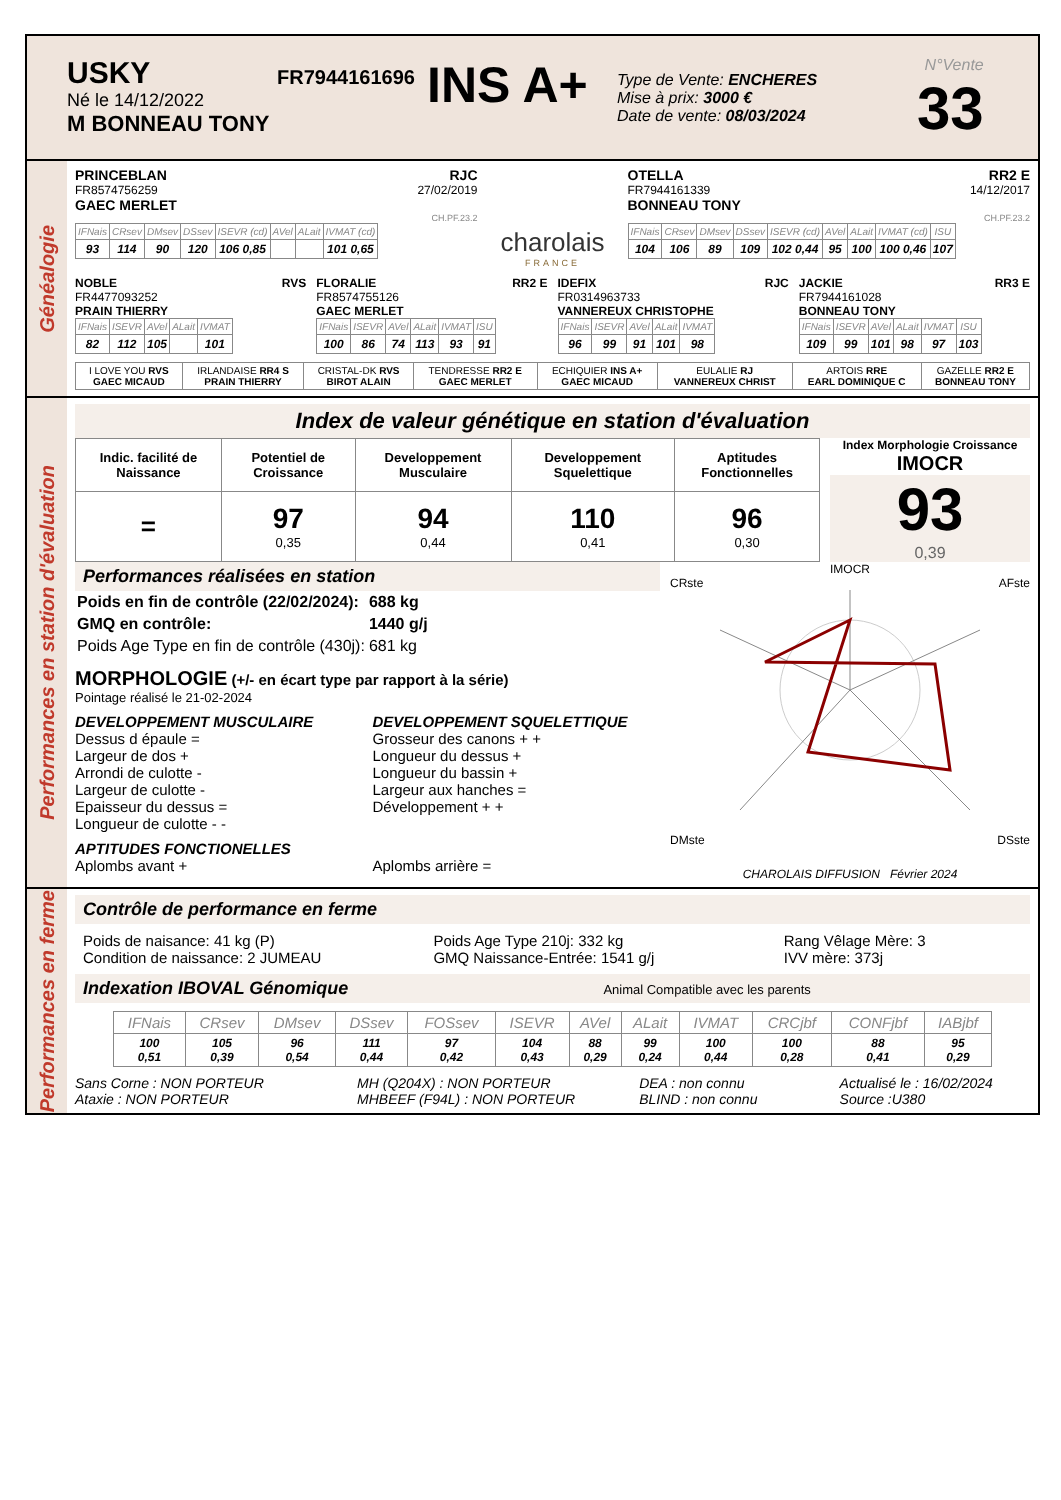USKY
Né le 14/12/2022
M BONNEAU TONY
FR7944161696
INS A+
Type de Vente: ENCHERES
Mise à prix: 3000 €
Date de vente: 08/03/2024
N°Vente
33
Généalogie
PRINCEBLAN RJC
FR8574756259 27/02/2019
GAEC MERLET
CH.PF.23.2
| IFNais | CRsev | DMsev | DSsev | ISEVR (cd) | AVel | ALait | IVMAT (cd) |
| --- | --- | --- | --- | --- | --- | --- | --- |
| 93 | 114 | 90 | 120 | 106 0,85 | | | 101 0,65 |
charolais
FRANCE
OTELLA RR2 E
FR7944161339 14/12/2017
BONNEAU TONY
CH.PF.23.2
| IFNais | CRsev | DMsev | DSsev | ISEVR (cd) | AVel | ALait | IVMAT (cd) | ISU |
| --- | --- | --- | --- | --- | --- | --- | --- | --- |
| 104 | 106 | 89 | 109 | 102 0,44 | 95 | 100 | 100 0,46 | 107 |
NOBLE RVS
FR4477093252
PRAIN THIERRY
| IFNais | ISEVR | AVel | ALait | IVMAT |
| --- | --- | --- | --- | --- |
| 82 | 112 | 105 | | 101 |
FLORALIE RR2 E
FR8574755126
GAEC MERLET
| IFNais | ISEVR | AVel | ALait | IVMAT | ISU |
| --- | --- | --- | --- | --- | --- |
| 100 | 86 | 74 | 113 | 93 | 91 |
IDEFIX RJC
FR0314963733
VANNEREUX CHRISTOPHE
| IFNais | ISEVR | AVel | ALait | IVMAT |
| --- | --- | --- | --- | --- |
| 96 | 99 | 91 | 101 | 98 |
JACKIE RR3 E
FR7944161028
BONNEAU TONY
| IFNais | ISEVR | AVel | ALait | IVMAT | ISU |
| --- | --- | --- | --- | --- | --- |
| 109 | 99 | 101 | 98 | 97 | 103 |
| I LOVE YOU RVS GAEC MICAUD | IRLANDAISE RR4 S PRAIN THIERRY | CRISTAL-DK RVS BIROT ALAIN | TENDRESSE RR2 E GAEC MERLET | ECHIQUIER INS A+ GAEC MICAUD | EULALIE RJ VANNEREUX CHRIST | ARTOIS RRE EARL DOMINIQUE C | GAZELLE RR2 E BONNEAU TONY |
Performances en station d'évaluation
Index de valeur génétique en station d'évaluation
| Indic. facilité de Naissance | Potentiel de Croissance | Developpement Musculaire | Developpement Squelettique | Aptitudes Fonctionnelles |
| = | 97 0,35 | 94 0,44 | 110 0,41 | 96 0,30 |
Index Morphologie Croissance
IMOCR
93
0,39
Performances réalisées en station
| Poids en fin de contrôle (22/02/2024): | 688 kg |
| GMQ en contrôle: | 1440 g/j |
| Poids Age Type en fin de contrôle (430j): | 681 kg |
MORPHOLOGIE (+/- en écart type par rapport à la série)
Pointage réalisé le 21-02-2024
DEVELOPPEMENT MUSCULAIRE
Dessus d épaule =
Largeur de dos +
Arrondi de culotte -
Largeur de culotte -
Epaisseur du dessus =
Longueur de culotte - -
DEVELOPPEMENT SQUELETTIQUE
Grosseur des canons + +
Longueur du dessus +
Longueur du bassin +
Largeur aux hanches =
Développement + +
APTITUDES FONCTIONELLES
Aplombs avant + Aplombs arrière =
IMOCR
CRste AFste
DMste DSste
CHAROLAIS DIFFUSION Février 2024
Performances en ferme
Contrôle de performance en ferme
Poids de naisance: 41 kg (P)
Condition de naissance: 2 JUMEAU
Poids Age Type 210j: 332 kg
GMQ Naissance-Entrée: 1541 g/j
Rang Vêlage Mère: 3
IVV mère: 373j
Indexation IBOVAL Génomique Animal Compatible avec les parents
| IFNais | CRsev | DMsev | DSsev | FOSsev | ISEVR | AVel | ALait | IVMAT | CRCjbf | CONFjbf | IABjbf |
| --- | --- | --- | --- | --- | --- | --- | --- | --- | --- | --- | --- |
| 100 0,51 | 105 0,39 | 96 0,54 | 111 0,44 | 97 0,42 | 104 0,43 | 88 0,29 | 99 0,24 | 100 0,44 | 100 0,28 | 88 0,41 | 95 0,29 |
Sans Corne : NON PORTEUR
Ataxie : NON PORTEUR
MH (Q204X) : NON PORTEUR
MHBEEF (F94L) : NON PORTEUR
DEA : non connu
BLIND : non connu
Actualisé le : 16/02/2024
Source :U380